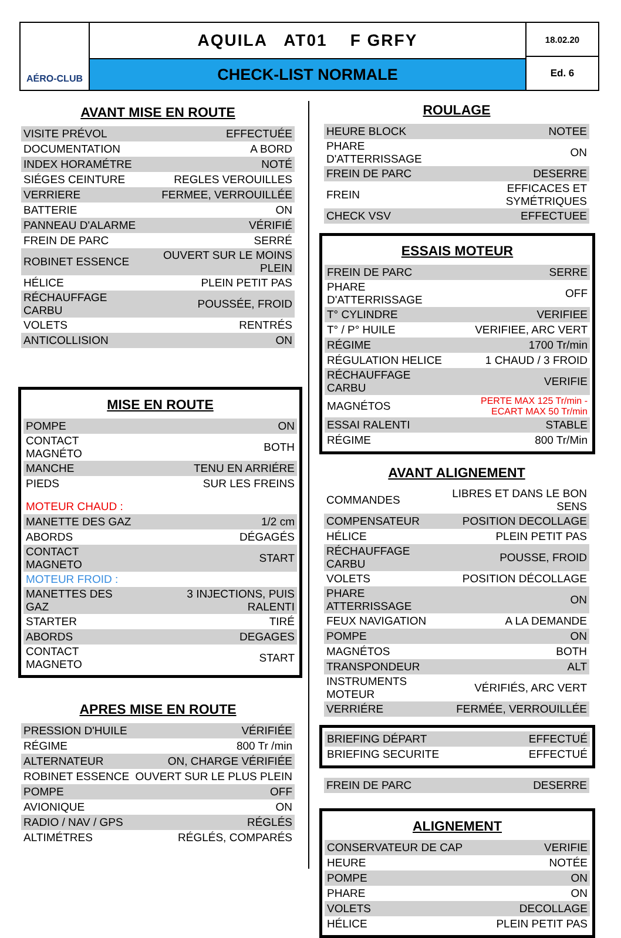AÉRO-CLUB
AQUILA AT01 F GRFY
CHECK-LIST NORMALE
18.02.20
Ed. 6
AVANT MISE EN ROUTE
| VISITE PRÉVOL | EFFECTUÉE |
| DOCUMENTATION | A BORD |
| INDEX HORAMÉTRE | NOTÉ |
| SIÉGES CEINTURE | REGLES VEROUILLES |
| VERRIERE | FERMEE, VERROUILLÉE |
| BATTERIE | ON |
| PANNEAU D'ALARME | VÉRIFIÉ |
| FREIN DE PARC | SERRÉ |
| ROBINET ESSENCE | OUVERT SUR LE MOINS PLEIN |
| HÉLICE | PLEIN PETIT PAS |
| RÉCHAUFFAGE CARBU | POUSSÉE, FROID |
| VOLETS | RENTRÉS |
| ANTICOLLISION | ON |
MISE EN ROUTE
| POMPE | ON |
| CONTACT MAGNÉTO | BOTH |
| MANCHE | TENU EN ARRIÉRE |
| PIEDS | SUR LES FREINS |
| MOTEUR CHAUD : | |
| MANETTE DES GAZ | 1/2 cm |
| ABORDS | DÉGAGÉS |
| CONTACT MAGNETO | START |
| MOTEUR FROID : | |
| MANETTES DES GAZ | 3 INJECTIONS, PUIS RALENTI |
| STARTER | TIRÉ |
| ABORDS | DEGAGES |
| CONTACT MAGNETO | START |
APRES MISE EN ROUTE
| PRESSION D'HUILE | VÉRIFIÉE |
| RÉGIME | 800 Tr /min |
| ALTERNATEUR | ON, CHARGE VÉRIFIÉE |
| ROBINET ESSENCE | OUVERT SUR LE PLUS PLEIN |
| POMPE | OFF |
| AVIONIQUE | ON |
| RADIO / NAV / GPS | RÉGLÉS |
| ALTIMÉTRES | RÉGLÉS, COMPARÉS |
ROULAGE
| HEURE BLOCK | NOTEE |
| PHARE D'ATTERRISSAGE | ON |
| FREIN DE PARC | DESERRE |
| FREIN | EFFICACES ET SYMÉTRIQUES |
| CHECK VSV | EFFECTUEE |
ESSAIS MOTEUR
| FREIN DE PARC | SERRE |
| PHARE D'ATTERRISSAGE | OFF |
| T° CYLINDRE | VERIFIEE |
| T° / P° HUILE | VERIFIEE, ARC VERT |
| RÉGIME | 1700 Tr/min |
| RÉGULATION HELICE | 1 CHAUD / 3 FROID |
| RÉCHAUFFAGE CARBU | VERIFIE |
| MAGNÉTOS | PERTE MAX 125 Tr/min - ECART MAX 50 Tr/min |
| ESSAI RALENTI | STABLE |
| RÉGIME | 800 Tr/Min |
AVANT ALIGNEMENT
| COMMANDES | LIBRES ET DANS LE BON SENS |
| COMPENSATEUR | POSITION DECOLLAGE |
| HÉLICE | PLEIN PETIT PAS |
| RÉCHAUFFAGE CARBU | POUSSE, FROID |
| VOLETS | POSITION DÉCOLLAGE |
| PHARE ATTERRISSAGE | ON |
| FEUX NAVIGATION | A LA DEMANDE |
| POMPE | ON |
| MAGNÉTOS | BOTH |
| TRANSPONDEUR | ALT |
| INSTRUMENTS MOTEUR | VÉRIFIÉS, ARC VERT |
| VERRIÉRE | FERMÉE, VERROUILLÉE |
| BRIEFING DÉPART | EFFECTUÉ |
| BRIEFING SECURITE | EFFECTUÉ |
| FREIN DE PARC | DESERRE |
ALIGNEMENT
| CONSERVATEUR DE CAP | VERIFIE |
| HEURE | NOTÉE |
| POMPE | ON |
| PHARE | ON |
| VOLETS | DECOLLAGE |
| HÉLICE | PLEIN PETIT PAS |